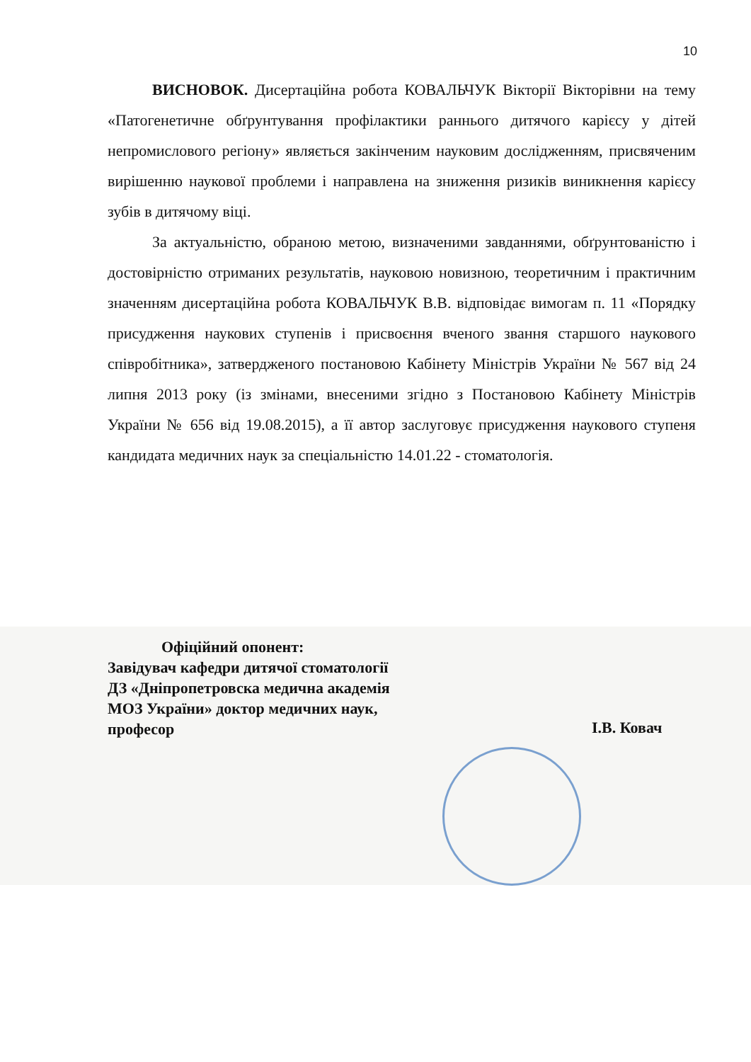10
ВИСНОВОК. Дисертаційна робота КОВАЛЬЧУК Вікторії Вікторівни на тему «Патогенетичне обґрунтування профілактики раннього дитячого карієсу у дітей непромислового регіону» являється закінченим науковим дослідженням, присвяченим вирішенню наукової проблеми і направлена на зниження ризиків виникнення карієсу зубів в дитячому віці.
За актуальністю, обраною метою, визначеними завданнями, обґрунтованістю і достовірністю отриманих результатів, науковою новизною, теоретичним і практичним значенням дисертаційна робота КОВАЛЬЧУК В.В. відповідає вимогам п. 11 «Порядку присудження наукових ступенів і присвоєння вченого звання старшого наукового співробітника», затвердженого постановою Кабінету Міністрів України № 567 від 24 липня 2013 року (із змінами, внесеними згідно з Постановою Кабінету Міністрів України № 656 від 19.08.2015), а її автор заслуговує присудження наукового ступеня кандидата медичних наук за спеціальністю 14.01.22 - стоматологія.
Офіційний опонент:
Завідувач кафедри дитячої стоматології
ДЗ «Дніпропетровска медична академія
МОЗ України» доктор медичних наук,
професор
І.В. Ковач